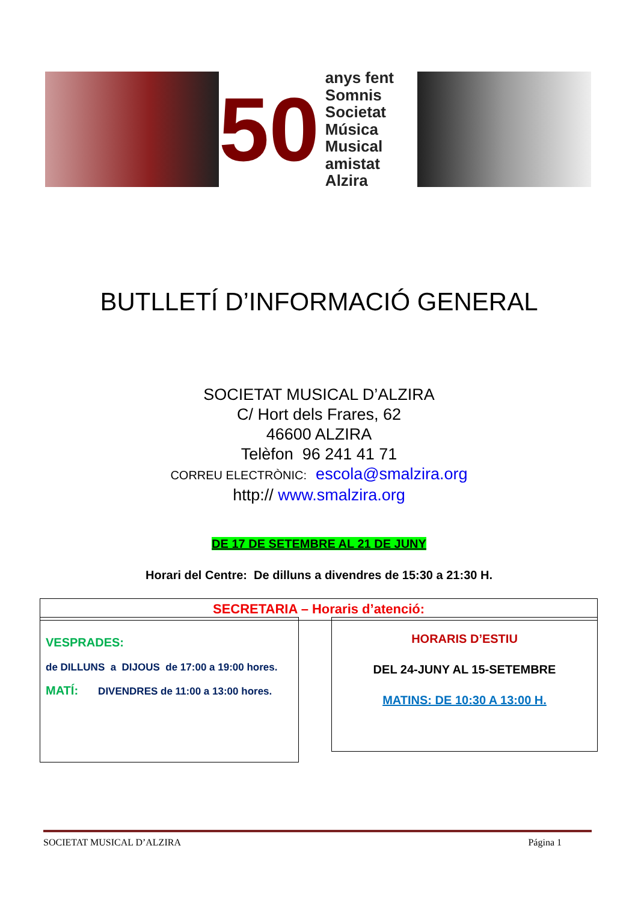50
anys fent
Somnis Societat
Música Musical
amistat Alzira
BUTLLETÍ D’INFORMACIÓ GENERAL
SOCIETAT MUSICAL D’ALZIRA
C/ Hort dels Frares, 62
46600 ALZIRA
Telèfon 96 241 41 71
CORREU ELECTRÒNIC: escola@smalzira.org
http:// www.smalzira.org
DE 17 DE SETEMBRE AL 21 DE JUNY
Horari del Centre: De dilluns a divendres de 15:30 a 21:30 H.
SECRETARIA – Horaris d’atenció:
VESPRADES:
de DILLUNS a DIJOUS de 17:00 a 19:00 hores.
MATÍ: DIVENDRES de 11:00 a 13:00 hores.
HORARIS D’ESTIU
DEL 24-JUNY AL 15-SETEMBRE
MATINS: DE 10:30 A 13:00 H.
SOCIETAT MUSICAL D’ALZIRA Página 1